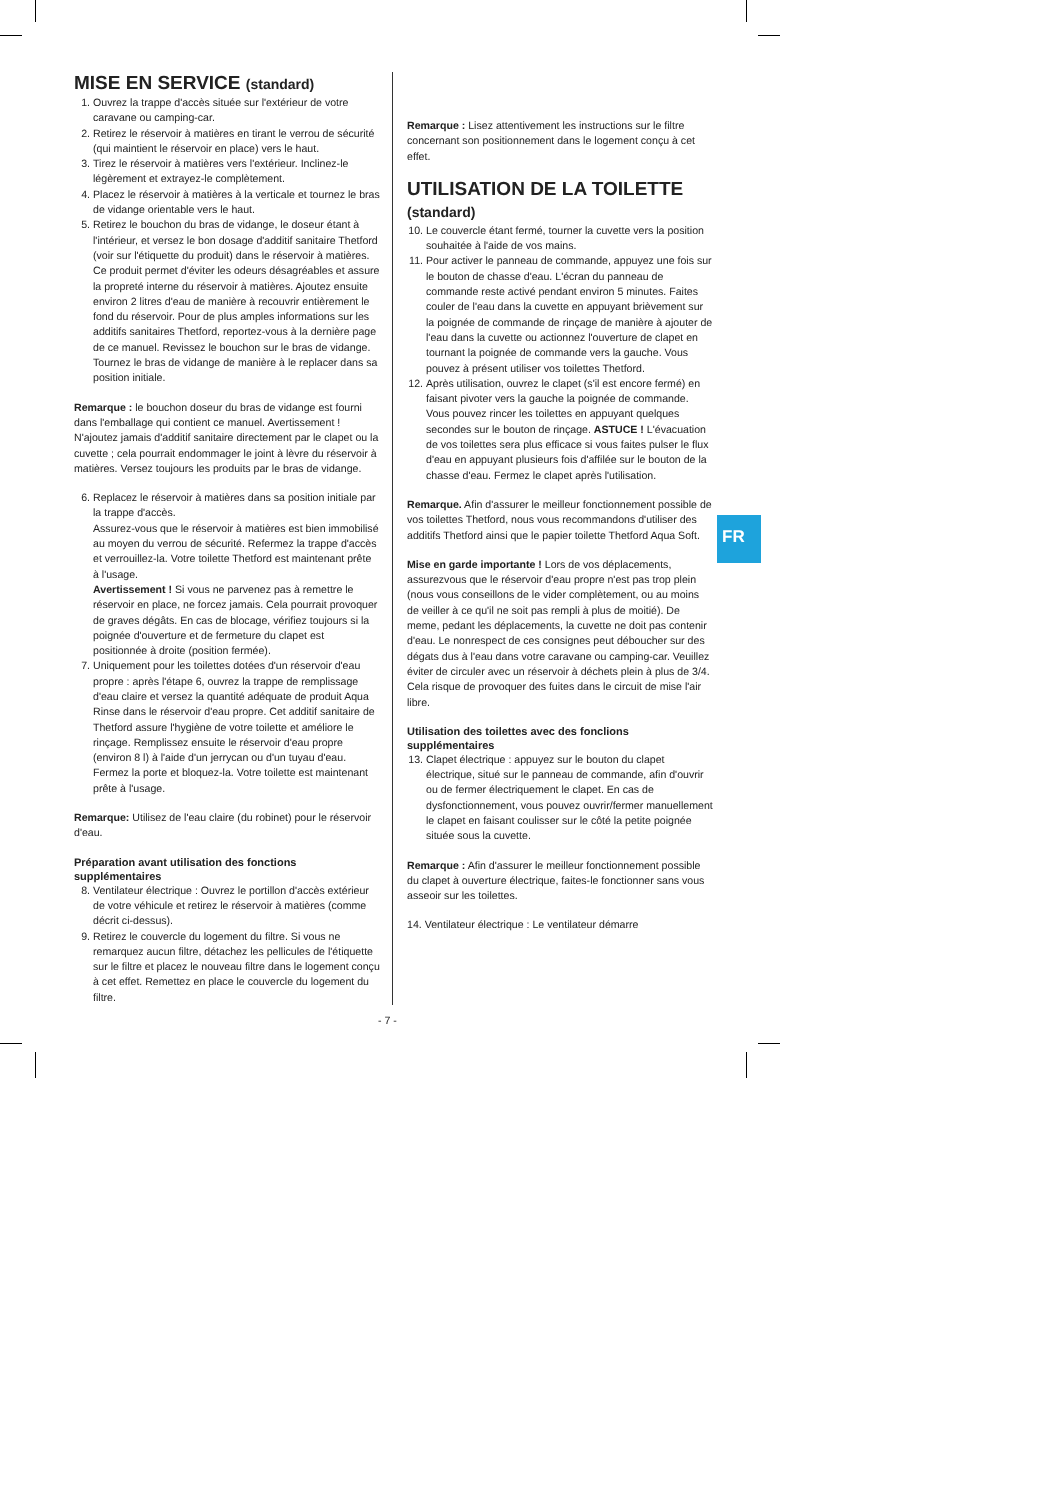MISE EN SERVICE (standard)
1. Ouvrez la trappe d'accès située sur l'extérieur de votre caravane ou camping-car.
2. Retirez le réservoir à matières en tirant le verrou de sécurité (qui maintient le réservoir en place) vers le haut.
3. Tirez le réservoir à matières vers l'extérieur. Inclinez-le légèrement et extrayez-le complètement.
4. Placez le réservoir à matières à la verticale et tournez le bras de vidange orientable vers le haut.
5. Retirez le bouchon du bras de vidange, le doseur étant à l'intérieur, et versez le bon dosage d'additif sanitaire Thetford (voir sur l'étiquette du produit) dans le réservoir à matières. Ce produit permet d'éviter les odeurs désagréables et assure la propreté interne du réservoir à matières. Ajoutez ensuite environ 2 litres d'eau de manière à recouvrir entièrement le fond du réservoir. Pour de plus amples informations sur les additifs sanitaires Thetford, reportez-vous à la dernière page de ce manuel. Revissez le bouchon sur le bras de vidange. Tournez le bras de vidange de manière à le replacer dans sa position initiale.
Remarque : le bouchon doseur du bras de vidange est fourni dans l'emballage qui contient ce manuel. Avertissement ! N'ajoutez jamais d'additif sanitaire directement par le clapet ou la cuvette ; cela pourrait endommager le joint à lèvre du réservoir à matières. Versez toujours les produits par le bras de vidange.
6. Replacez le réservoir à matières dans sa position initiale par la trappe d'accès.
Assurez-vous que le réservoir à matières est bien immobilisé au moyen du verrou de sécurité. Refermez la trappe d'accès et verrouillez-la. Votre toilette Thetford est maintenant prête à l'usage.
Avertissement ! Si vous ne parvenez pas à remettre le réservoir en place, ne forcez jamais. Cela pourrait provoquer de graves dégâts. En cas de blocage, vérifiez toujours si la poignée d'ouverture et de fermeture du clapet est positionnée à droite (position fermée).
7. Uniquement pour les toilettes dotées d'un réservoir d'eau propre : après l'étape 6, ouvrez la trappe de remplissage d'eau claire et versez la quantité adéquate de produit Aqua Rinse dans le réservoir d'eau propre. Cet additif sanitaire de Thetford assure l'hygiène de votre toilette et améliore le rinçage. Remplissez ensuite le réservoir d'eau propre (environ 8 l) à l'aide d'un jerrycan ou d'un tuyau d'eau. Fermez la porte et bloquez-la. Votre toilette est maintenant prête à l'usage.
Remarque: Utilisez de l'eau claire (du robinet) pour le réservoir d'eau.
Préparation avant utilisation des fonctions supplémentaires
8. Ventilateur électrique : Ouvrez le portillon d'accès extérieur de votre véhicule et retirez le réservoir à matières (comme décrit ci-dessus).
9. Retirez le couvercle du logement du filtre. Si vous ne remarquez aucun filtre, détachez les pellicules de l'étiquette sur le filtre et placez le nouveau filtre dans le logement conçu à cet effet. Remettez en place le couvercle du logement du filtre.
Remarque : Lisez attentivement les instructions sur le filtre concernant son positionnement dans le logement conçu à cet effet.
UTILISATION DE LA TOILETTE (standard)
10. Le couvercle étant fermé, tourner la cuvette vers la position souhaitée à l'aide de vos mains.
11. Pour activer le panneau de commande, appuyez une fois sur le bouton de chasse d'eau. L'écran du panneau de commande reste activé pendant environ 5 minutes. Faites couler de l'eau dans la cuvette en appuyant brièvement sur la poignée de commande de rinçage de manière à ajouter de l'eau dans la cuvette ou actionnez l'ouverture de clapet en tournant la poignée de commande vers la gauche. Vous pouvez à présent utiliser vos toilettes Thetford.
12. Après utilisation, ouvrez le clapet (s'il est encore fermé) en faisant pivoter vers la gauche la poignée de commande. Vous pouvez rincer les toilettes en appuyant quelques secondes sur le bouton de rinçage. ASTUCE ! L'évacuation de vos toilettes sera plus efficace si vous faites pulser le flux d'eau en appuyant plusieurs fois d'affilée sur le bouton de la chasse d'eau. Fermez le clapet après l'utilisation.
Remarque. Afin d'assurer le meilleur fonctionnement possible de vos toilettes Thetford, nous vous recommandons d'utiliser des additifs Thetford ainsi que le papier toilette Thetford Aqua Soft.
Mise en garde importante ! Lors de vos déplacements, assurezvous que le réservoir d'eau propre n'est pas trop plein (nous vous conseillons de le vider complètement, ou au moins de veiller à ce qu'il ne soit pas rempli à plus de moitié). De meme, pedant les déplacements, la cuvette ne doit pas contenir d'eau. Le nonrespect de ces consignes peut déboucher sur des dégats dus à l'eau dans votre caravane ou camping-car. Veuillez éviter de circuler avec un réservoir à déchets plein à plus de 3/4. Cela risque de provoquer des fuites dans le circuit de mise l'air libre.
Utilisation des toilettes avec des fonclions supplémentaires
13. Clapet électrique : appuyez sur le bouton du clapet électrique, situé sur le panneau de commande, afin d'ouvrir ou de fermer électriquement le clapet. En cas de dysfonctionnement, vous pouvez ouvrir/fermer manuellement le clapet en faisant coulisser sur le côté la petite poignée située sous la cuvette.
Remarque : Afin d'assurer le meilleur fonctionnement possible du clapet à ouverture électrique, faites-le fonctionner sans vous asseoir sur les toilettes.
14. Ventilateur électrique : Le ventilateur démarre
FR
- 7 -